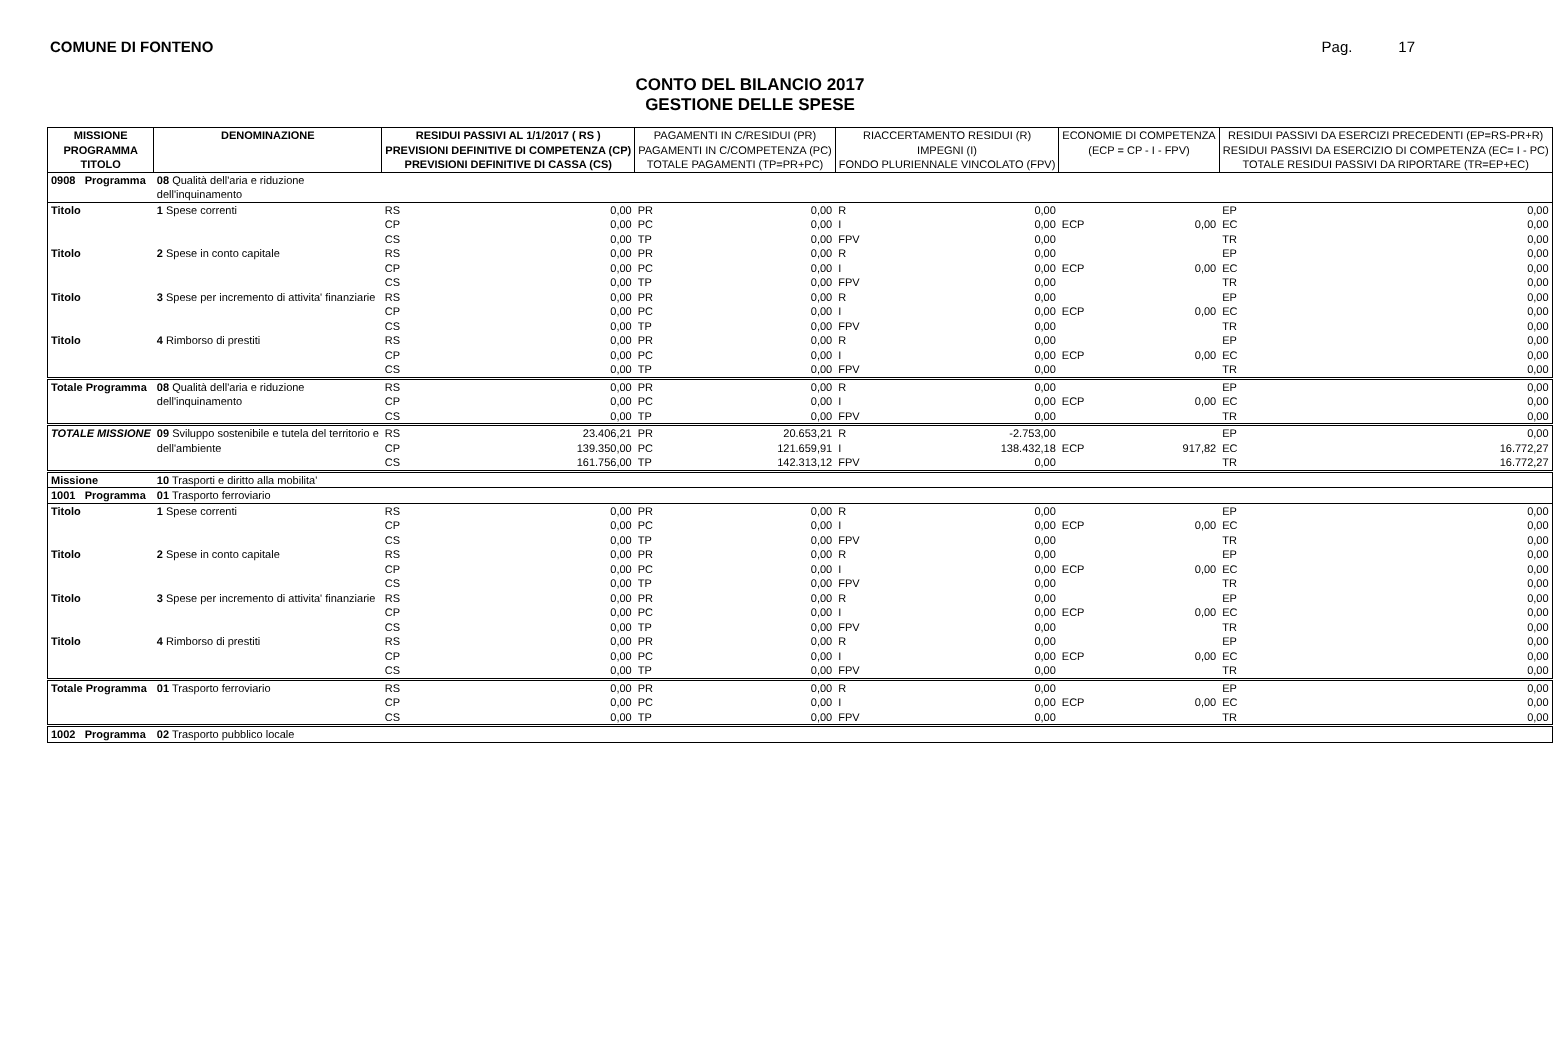COMUNE DI FONTENO Pag. 17
CONTO DEL BILANCIO 2017
GESTIONE DELLE SPESE
| MISSIONE PROGRAMMA TITOLO | DENOMINAZIONE | RESIDUI PASSIVI AL 1/1/2017 ( RS ) PREVISIONI DEFINITIVE DI COMPETENZA (CP) PREVISIONI DEFINITIVE DI CASSA (CS) | | PAGAMENTI IN C/RESIDUI (PR) PAGAMENTI IN C/COMPETENZA (PC) TOTALE PAGAMENTI (TP=PR+PC) | | RIACCERTAMENTO RESIDUI (R) IMPEGNI (I) FONDO PLURIENNALE VINCOLATO (FPV) | | ECONOMIE DI COMPETENZA (ECP = CP - I - FPV) | | RESIDUI PASSIVI DA ESERCIZI PRECEDENTI (EP=RS-PR+R) RESIDUI PASSIVI DA ESERCIZIO DI COMPETENZA (EC= I - PC) TOTALE RESIDUI PASSIVI DA RIPORTARE (TR=EP+EC) | |
| --- | --- | --- | --- | --- | --- | --- | --- | --- | --- | --- | --- |
| 0908 Programma | 08 Qualità dell'aria e riduzione dell'inquinamento | | | | | | | | | | |
| Titolo | 1 Spese correnti | RS CP CS | 0,00 0,00 0,00 | PR PC TP | 0,00 0,00 0,00 | R I FPV | 0,00 0,00 0,00 | ECP | 0,00 | EP EC TR | 0,00 0,00 0,00 |
| Titolo | 2 Spese in conto capitale | RS CP CS | 0,00 0,00 0,00 | PR PC TP | 0,00 0,00 0,00 | R I FPV | 0,00 0,00 0,00 | ECP | 0,00 | EP EC TR | 0,00 0,00 0,00 |
| Titolo | 3 Spese per incremento di attivita' finanziarie | RS CP CS | 0,00 0,00 0,00 | PR PC TP | 0,00 0,00 0,00 | R I FPV | 0,00 0,00 0,00 | ECP | 0,00 | EP EC TR | 0,00 0,00 0,00 |
| Titolo | 4 Rimborso di prestiti | RS CP CS | 0,00 0,00 0,00 | PR PC TP | 0,00 0,00 0,00 | R I FPV | 0,00 0,00 0,00 | ECP | 0,00 | EP EC TR | 0,00 0,00 0,00 |
| Totale Programma | 08 Qualità dell'aria e riduzione dell'inquinamento | RS CP CS | 0,00 0,00 0,00 | PR PC TP | 0,00 0,00 0,00 | R I FPV | 0,00 0,00 0,00 | ECP | 0,00 | EP EC TR | 0,00 0,00 0,00 |
| TOTALE MISSIONE | 09 Sviluppo sostenibile e tutela del territorio e dell'ambiente | RS CP CS | 23.406,21 139.350,00 161.756,00 | PR PC TP | 20.653,21 121.659,91 142.313,12 | R I FPV | -2.753,00 138.432,18 0,00 | ECP | 917,82 | EP EC TR | 0,00 16.772,27 16.772,27 |
| Missione | 10 Trasporti e diritto alla mobilita' | | | | | | | | | | |
| 1001 Programma | 01 Trasporto ferroviario | | | | | | | | | | |
| Titolo | 1 Spese correnti | RS CP CS | 0,00 0,00 0,00 | PR PC TP | 0,00 0,00 0,00 | R I FPV | 0,00 0,00 0,00 | ECP | 0,00 | EP EC TR | 0,00 0,00 0,00 |
| Titolo | 2 Spese in conto capitale | RS CP CS | 0,00 0,00 0,00 | PR PC TP | 0,00 0,00 0,00 | R I FPV | 0,00 0,00 0,00 | ECP | 0,00 | EP EC TR | 0,00 0,00 0,00 |
| Titolo | 3 Spese per incremento di attivita' finanziarie | RS CP CS | 0,00 0,00 0,00 | PR PC TP | 0,00 0,00 0,00 | R I FPV | 0,00 0,00 0,00 | ECP | 0,00 | EP EC TR | 0,00 0,00 0,00 |
| Titolo | 4 Rimborso di prestiti | RS CP CS | 0,00 0,00 0,00 | PR PC TP | 0,00 0,00 0,00 | R I FPV | 0,00 0,00 0,00 | ECP | 0,00 | EP EC TR | 0,00 0,00 0,00 |
| Totale Programma | 01 Trasporto ferroviario | RS CP CS | 0,00 0,00 0,00 | PR PC TP | 0,00 0,00 0,00 | R I FPV | 0,00 0,00 0,00 | ECP | 0,00 | EP EC TR | 0,00 0,00 0,00 |
| 1002 Programma | 02 Trasporto pubblico locale | | | | | | | | | | |